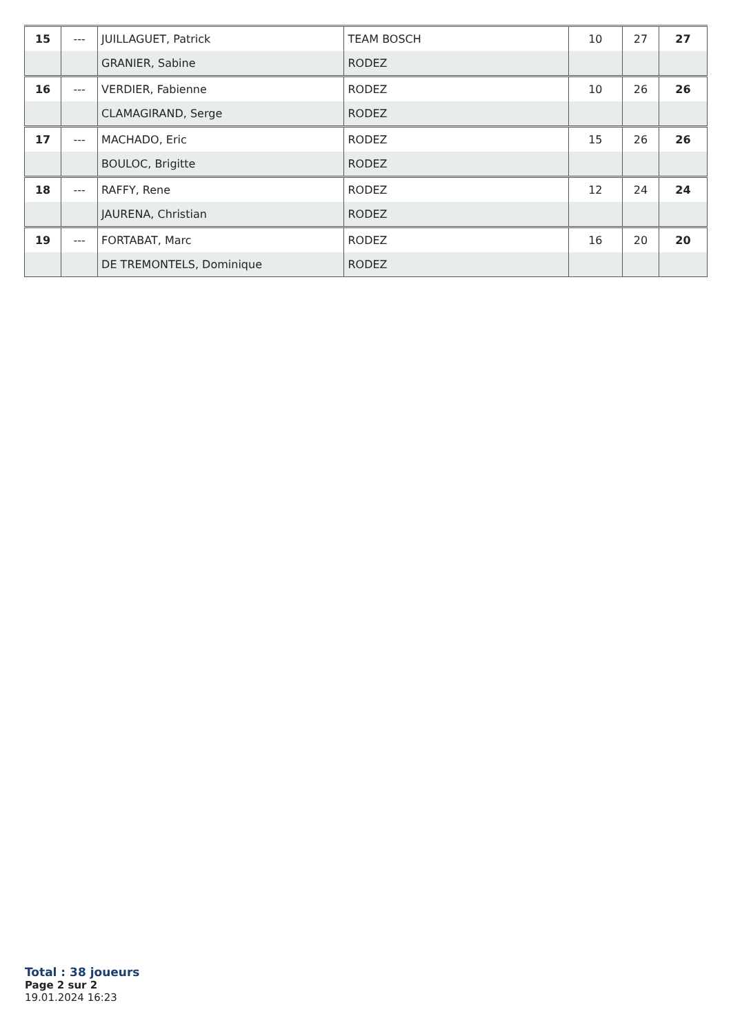| 15 | --- | JUILLAGUET, Patrick | TEAM BOSCH | 10 | 27 | 27 |
| | | GRANIER, Sabine | RODEZ | | | |
| 16 | --- | VERDIER, Fabienne | RODEZ | 10 | 26 | 26 |
| | | CLAMAGIRAND, Serge | RODEZ | | | |
| 17 | --- | MACHADO, Eric | RODEZ | 15 | 26 | 26 |
| | | BOULOC, Brigitte | RODEZ | | | |
| 18 | --- | RAFFY, Rene | RODEZ | 12 | 24 | 24 |
| | | JAURENA, Christian | RODEZ | | | |
| 19 | --- | FORTABAT, Marc | RODEZ | 16 | 20 | 20 |
| | | DE TREMONTELS, Dominique | RODEZ | | | |
Total : 38 joueurs
Page 2 sur 2
19.01.2024 16:23